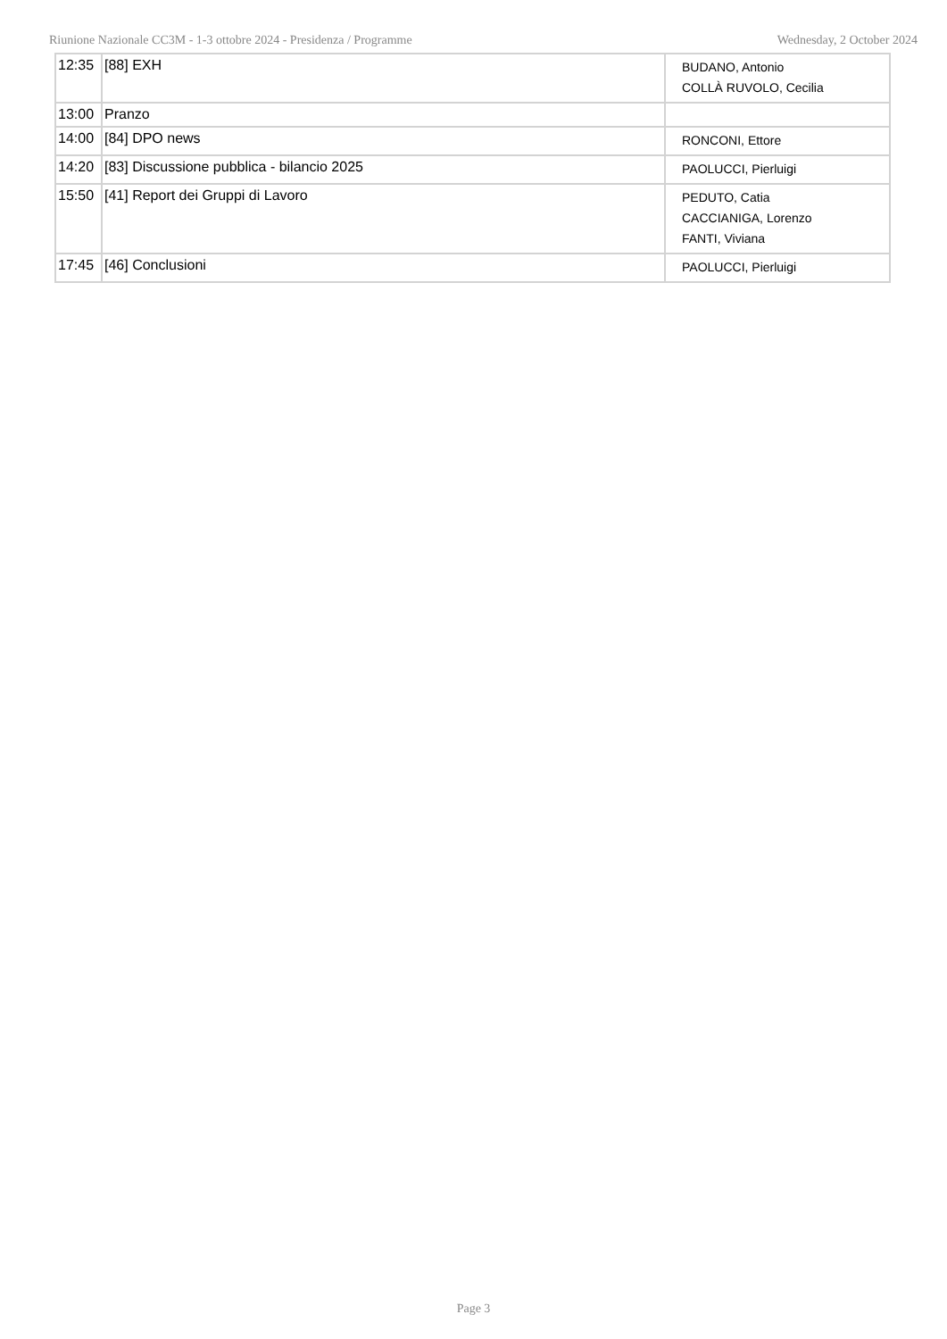Riunione Nazionale CC3M - 1-3 ottobre 2024 - Presidenza / Programme Wednesday, 2 October 2024
| 12:35 | [88] EXH | BUDANO, Antonio COLLÀ RUVOLO, Cecilia |
| 13:00 | Pranzo | |
| 14:00 | [84] DPO news | RONCONI, Ettore |
| 14:20 | [83] Discussione pubblica - bilancio 2025 | PAOLUCCI, Pierluigi |
| 15:50 | [41] Report dei Gruppi di Lavoro | PEDUTO, Catia CACCIANIGA, Lorenzo FANTI, Viviana |
| 17:45 | [46] Conclusioni | PAOLUCCI, Pierluigi |
Page 3